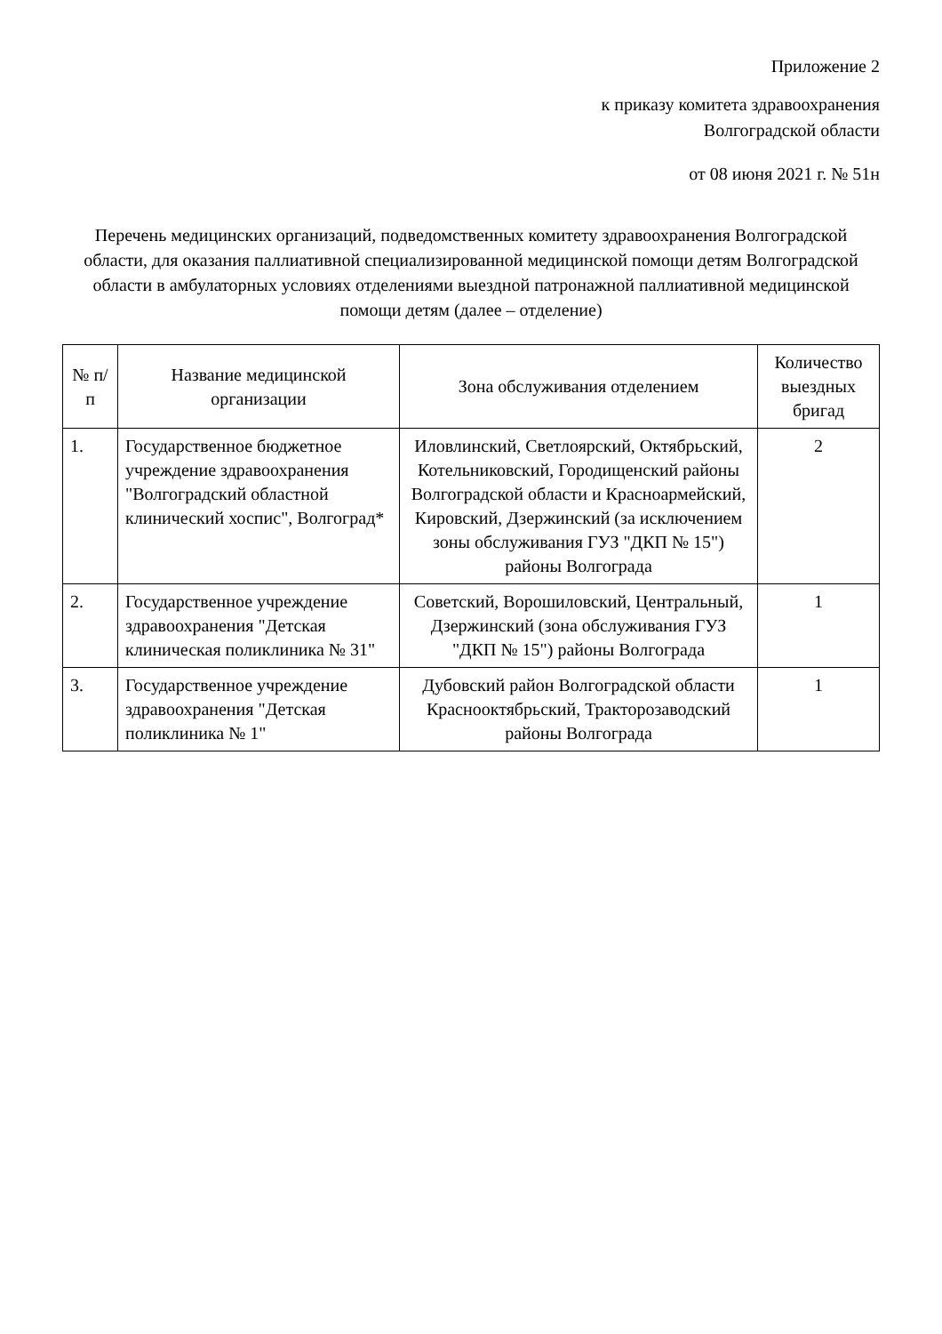Приложение 2
к приказу комитета здравоохранения
Волгоградской области
от 08 июня 2021 г. № 51н
Перечень медицинских организаций, подведомственных комитету здравоохранения Волгоградской области, для оказания паллиативной специализированной медицинской помощи детям Волгоградской области в амбулаторных условиях отделениями выездной патронажной паллиативной медицинской помощи детям (далее – отделение)
| № п/п | Название медицинской организации | Зона обслуживания отделением | Количество выездных бригад |
| --- | --- | --- | --- |
| 1. | Государственное бюджетное учреждение здравоохранения "Волгоградский областной клинический хоспис", Волгоград* | Иловлинский, Светлоярский, Октябрьский, Котельниковский, Городищенский районы Волгоградской области и Красноармейский, Кировский, Дзержинский (за исключением зоны обслуживания ГУЗ "ДКП № 15") районы Волгограда | 2 |
| 2. | Государственное учреждение здравоохранения "Детская клиническая поликлиника № 31" | Советский, Ворошиловский, Центральный, Дзержинский (зона обслуживания ГУЗ "ДКП № 15") районы Волгограда | 1 |
| 3. | Государственное учреждение здравоохранения "Детская поликлиника № 1" | Дубовский район Волгоградской области Краснооктябрьский, Тракторозаводский районы Волгограда | 1 |